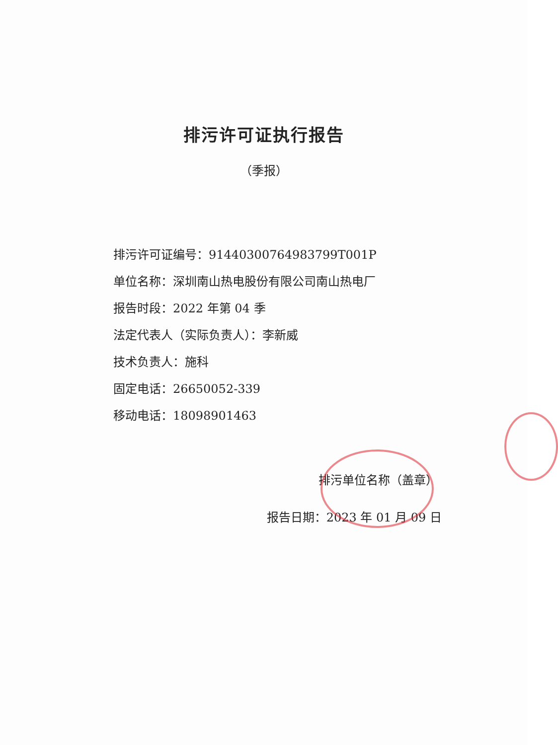排污许可证执行报告
（季报）
排污许可证编号：91440300764983799T001P
单位名称：深圳南山热电股份有限公司南山热电厂
报告时段：2022 年第 04 季
法定代表人（实际负责人）：李新威
技术负责人：施科
固定电话：26650052-339
移动电话：18098901463
排污单位名称（盖章）
报告日期：2023 年 01 月 09 日